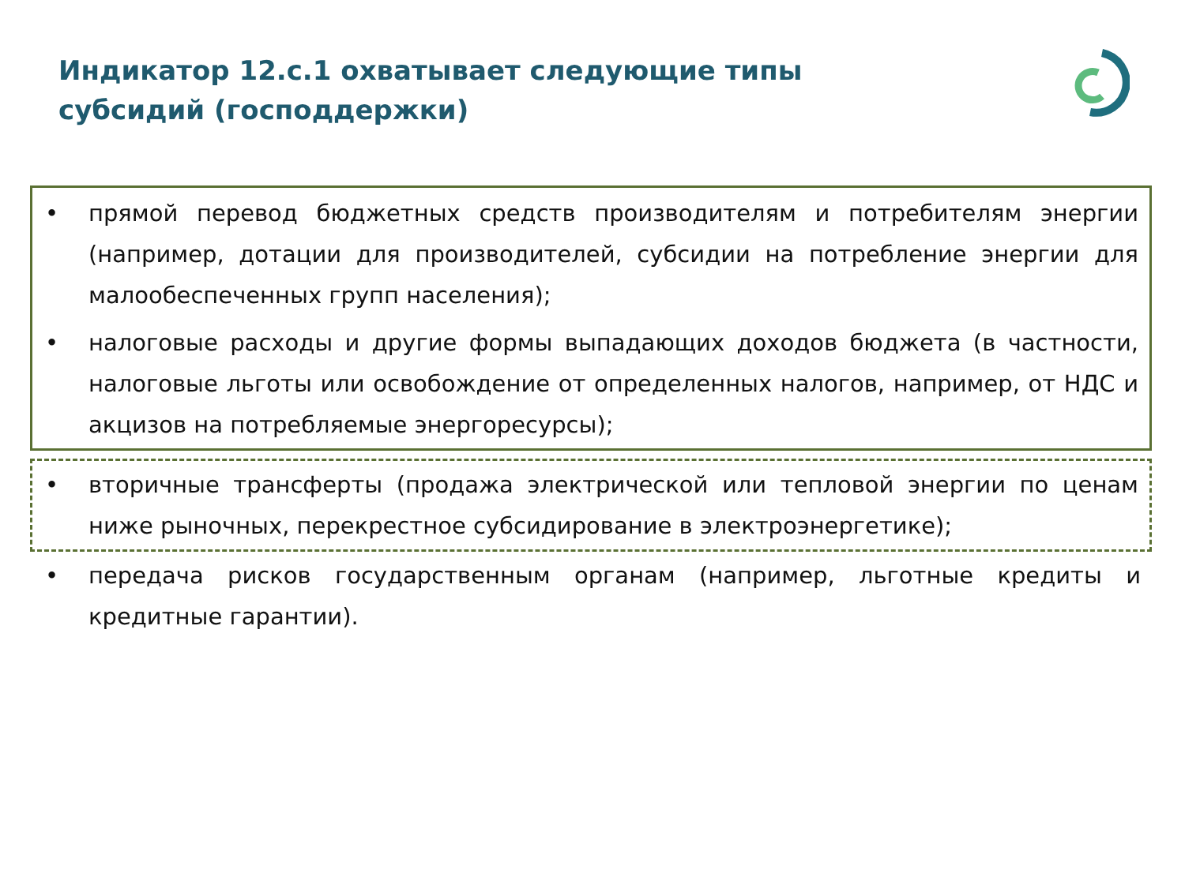Индикатор 12.с.1 охватывает следующие типы субсидий (господдержки)
• прямой перевод бюджетных средств производителям и потребителям энергии (например, дотации для производителей, субсидии на потребление энергии для малообеспеченных групп населения);
• налоговые расходы и другие формы выпадающих доходов бюджета (в частности, налоговые льготы или освобождение от определенных налогов, например, от НДС и акцизов на потребляемые энергоресурсы);
• вторичные трансферты (продажа электрической или тепловой энергии по ценам ниже рыночных, перекрестное субсидирование в электроэнергетике);
• передача рисков государственным органам (например, льготные кредиты и кредитные гарантии).